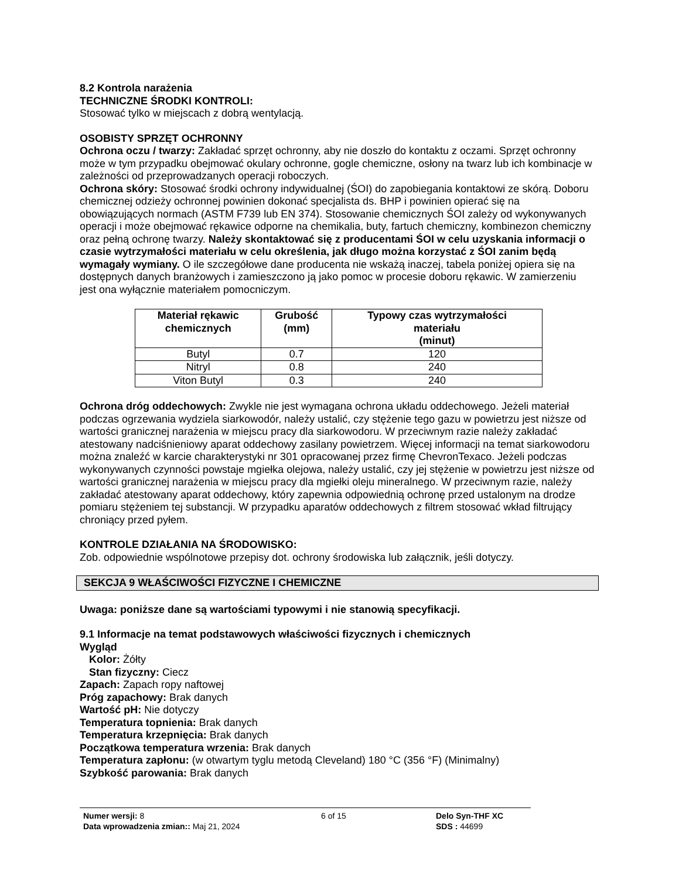8.2 Kontrola narażenia
TECHNICZNE ŚRODKI KONTROLI:
Stosować tylko w miejscach z dobrą wentylacją.
OSOBISTY SPRZĘT OCHRONNY
Ochrona oczu / twarzy: Zakładać sprzęt ochronny, aby nie doszło do kontaktu z oczami. Sprzęt ochronny może w tym przypadku obejmować okulary ochronne, gogle chemiczne, osłony na twarz lub ich kombinacje w zależności od przeprowadzanych operacji roboczych.
Ochrona skóry: Stosować środki ochrony indywidualnej (ŚOI) do zapobiegania kontaktowi ze skórą. Doboru chemicznej odzieży ochronnej powinien dokonać specjalista ds. BHP i powinien opierać się na obowiązujących normach (ASTM F739 lub EN 374). Stosowanie chemicznych ŚOI zależy od wykonywanych operacji i może obejmować rękawice odporne na chemikalia, buty, fartuch chemiczny, kombinezon chemiczny oraz pełną ochronę twarzy. Należy skontaktować się z producentami ŚOI w celu uzyskania informacji o czasie wytrzymałości materiału w celu określenia, jak długo można korzystać z ŚOI zanim będą wymagały wymiany. O ile szczegółowe dane producenta nie wskażą inaczej, tabela poniżej opiera się na dostępnych danych branżowych i zamieszczono ją jako pomoc w procesie doboru rękawic. W zamierzeniu jest ona wyłącznie materiałem pomocniczym.
| Materiał rękawic chemicznych | Grubość (mm) | Typowy czas wytrzymałości materiału (minut) |
| --- | --- | --- |
| Butyl | 0.7 | 120 |
| Nitryl | 0.8 | 240 |
| Viton Butyl | 0.3 | 240 |
Ochrona dróg oddechowych: Zwykle nie jest wymagana ochrona układu oddechowego. Jeżeli materiał podczas ogrzewania wydziela siarkowodór, należy ustalić, czy stężenie tego gazu w powietrzu jest niższe od wartości granicznej narażenia w miejscu pracy dla siarkowodoru. W przeciwnym razie należy zakładać atestowany nadciśnieniowy aparat oddechowy zasilany powietrzem. Więcej informacji na temat siarkowodoru można znaleźć w karcie charakterystyki nr 301 opracowanej przez firmę ChevronTexaco. Jeżeli podczas wykonywanych czynności powstaje mgiełka olejowa, należy ustalić, czy jej stężenie w powietrzu jest niższe od wartości granicznej narażenia w miejscu pracy dla mgiełki oleju mineralnego. W przeciwnym razie, należy zakładać atestowany aparat oddechowy, który zapewnia odpowiednią ochronę przed ustalonym na drodze pomiaru stężeniem tej substancji. W przypadku aparatów oddechowych z filtrem stosować wkład filtrujący chroniący przed pyłem.
KONTROLE DZIAŁANIA NA ŚRODOWISKO:
Zob. odpowiednie wspólnotowe przepisy dot. ochrony środowiska lub załącznik, jeśli dotyczy.
SEKCJA 9 WŁAŚCIWOŚCI FIZYCZNE I CHEMICZNE
Uwaga: poniższe dane są wartościami typowymi i nie stanowią specyfikacji.
9.1 Informacje na temat podstawowych właściwości fizycznych i chemicznych
Wygląd
Kolor: Żółty
Stan fizyczny: Ciecz
Zapach: Zapach ropy naftowej
Próg zapachowy: Brak danych
Wartość pH: Nie dotyczy
Temperatura topnienia: Brak danych
Temperatura krzepnięcia: Brak danych
Początkowa temperatura wrzenia: Brak danych
Temperatura zapłonu: (w otwartym tyglu metodą Cleveland) 180 °C (356 °F) (Minimalny)
Szybkość parowania: Brak danych
Numer wersji: 8
Data wprowadzenia zmian:: Maj 21, 2024
6 of 15 Delo Syn-THF XC
SDS : 44699